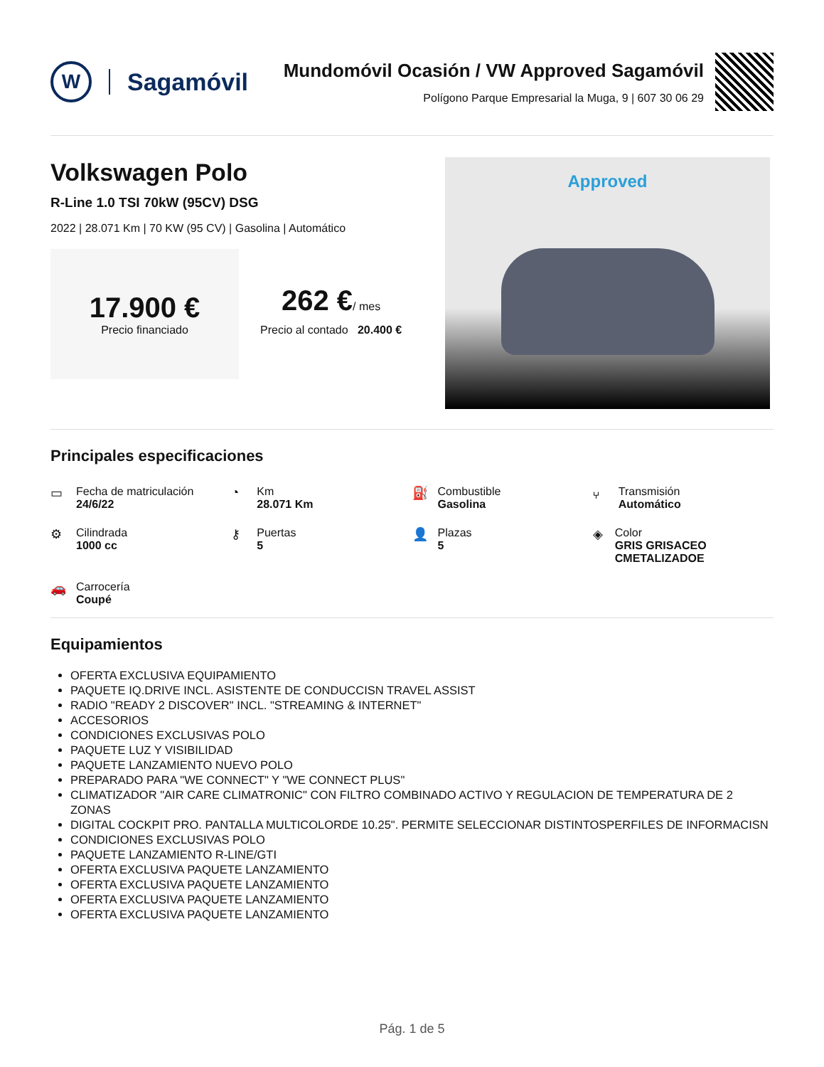W
Sagamóvil
Mundomóvil Ocasión / VW Approved Sagamóvil
Polígono Parque Empresarial la Muga, 9 | 607 30 06 29
Volkswagen Polo
R-Line 1.0 TSI 70kW (95CV) DSG
2022 | 28.071 Km | 70 KW (95 CV) | Gasolina | Automático
17.900 €
Precio financiado
262 €/ mes
Precio al contado 20.400 €
Approved
Principales especificaciones
▭ Fecha de matriculación
24/6/22
◔ Km
28.071 Km
⛽ Combustible
Gasolina
⑂ Transmisión
Automático
⚙ Cilindrada
1000 cc
⚷ Puertas
5
👤 Plazas
5
◈ Color
GRIS GRISACEO CMETALIZADOE
🚗 Carrocería
Coupé
Equipamientos
OFERTA EXCLUSIVA EQUIPAMIENTO
PAQUETE IQ.DRIVE INCL. ASISTENTE DE CONDUCCISN TRAVEL ASSIST
RADIO "READY 2 DISCOVER" INCL. "STREAMING & INTERNET"
ACCESORIOS
CONDICIONES EXCLUSIVAS POLO
PAQUETE LUZ Y VISIBILIDAD
PAQUETE LANZAMIENTO NUEVO POLO
PREPARADO PARA "WE CONNECT" Y "WE CONNECT PLUS"
CLIMATIZADOR "AIR CARE CLIMATRONIC" CON FILTRO COMBINADO ACTIVO Y REGULACION DE TEMPERATURA DE 2 ZONAS
DIGITAL COCKPIT PRO. PANTALLA MULTICOLORDE 10.25". PERMITE SELECCIONAR DISTINTOSPERFILES DE INFORMACISN
CONDICIONES EXCLUSIVAS POLO
PAQUETE LANZAMIENTO R-LINE/GTI
OFERTA EXCLUSIVA PAQUETE LANZAMIENTO
OFERTA EXCLUSIVA PAQUETE LANZAMIENTO
OFERTA EXCLUSIVA PAQUETE LANZAMIENTO
OFERTA EXCLUSIVA PAQUETE LANZAMIENTO
Pág. 1 de 5